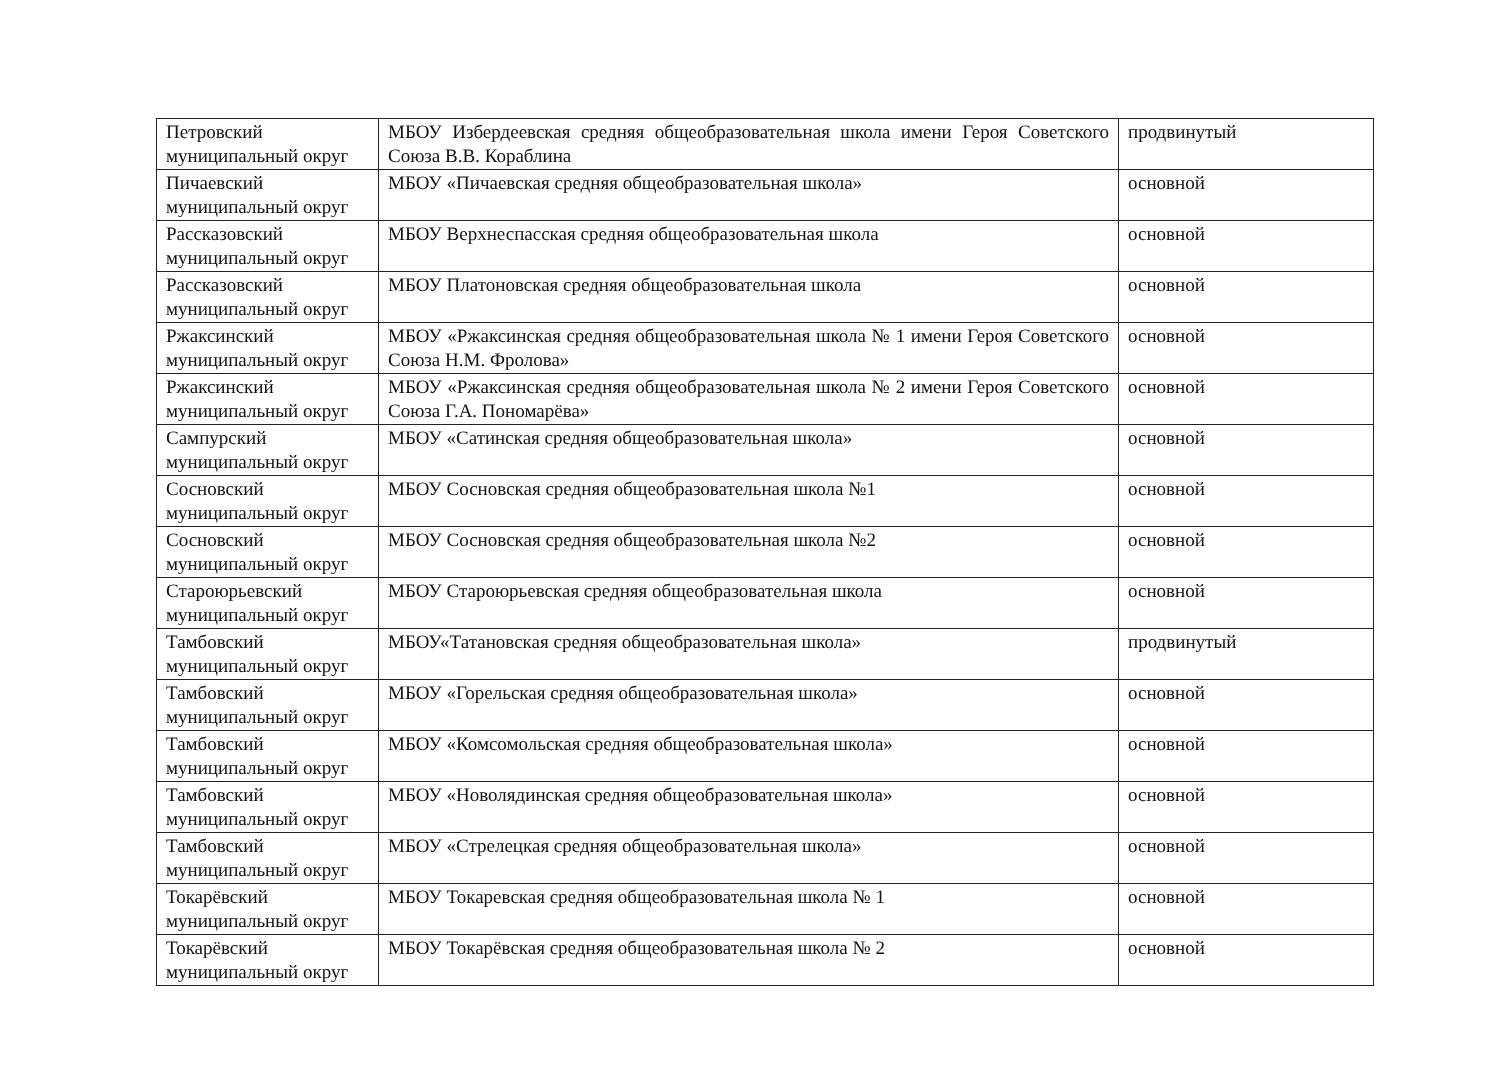| Петровский муниципальный округ | МБОУ Избердеевская средняя общеобразовательная школа имени Героя Советского Союза В.В. Кораблина | продвинутый |
| Пичаевский муниципальный округ | МБОУ «Пичаевская средняя общеобразовательная школа» | основной |
| Рассказовский муниципальный округ | МБОУ Верхнеспасская средняя общеобразовательная школа | основной |
| Рассказовский муниципальный округ | МБОУ Платоновская средняя общеобразовательная школа | основной |
| Ржаксинский муниципальный округ | МБОУ «Ржаксинская средняя общеобразовательная школа № 1 имени Героя Советского Союза Н.М. Фролова» | основной |
| Ржаксинский муниципальный округ | МБОУ «Ржаксинская средняя общеобразовательная школа № 2 имени Героя Советского Союза Г.А. Пономарёва» | основной |
| Сампурский муниципальный округ | МБОУ «Сатинская средняя общеобразовательная школа» | основной |
| Сосновский муниципальный округ | МБОУ Сосновская средняя общеобразовательная школа №1 | основной |
| Сосновский муниципальный округ | МБОУ Сосновская средняя общеобразовательная школа №2 | основной |
| Староюрьевский муниципальный округ | МБОУ Староюрьевская средняя общеобразовательная школа | основной |
| Тамбовский муниципальный округ | МБОУ«Татановская средняя общеобразовательная школа» | продвинутый |
| Тамбовский муниципальный округ | МБОУ «Горельская средняя общеобразовательная школа» | основной |
| Тамбовский муниципальный округ | МБОУ «Комсомольская средняя общеобразовательная школа» | основной |
| Тамбовский муниципальный округ | МБОУ «Новолядинская средняя общеобразовательная школа» | основной |
| Тамбовский муниципальный округ | МБОУ «Стрелецкая средняя общеобразовательная школа» | основной |
| Токарёвский муниципальный округ | МБОУ Токаревская средняя общеобразовательная школа № 1 | основной |
| Токарёвский муниципальный округ | МБОУ Токарёвская средняя общеобразовательная школа № 2 | основной |